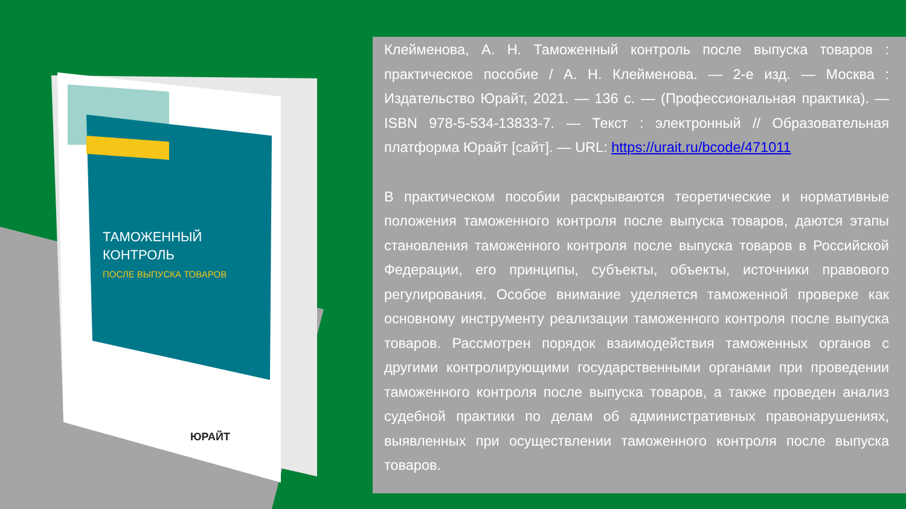ТАМОЖЕННЫЙ
КОНТРОЛЬ
ПОСЛЕ ВЫПУСКА ТОВАРОВ
ЮРАЙТ
Клейменова, А. Н. Таможенный контроль после выпуска товаров : практическое пособие / А. Н. Клейменова. — 2-е изд. — Москва : Издательство Юрайт, 2021. — 136 с. — (Профессиональная практика). — ISBN 978-5-534-13833-7. — Текст : электронный // Образовательная платформа Юрайт [сайт]. — URL: https://urait.ru/bcode/471011
В практическом пособии раскрываются теоретические и нормативные положения таможенного контроля после выпуска товаров, даются этапы становления таможенного контроля после выпуска товаров в Российской Федерации, его принципы, субъекты, объекты, источники правового регулирования. Особое внимание уделяется таможенной проверке как основному инструменту реализации таможенного контроля после выпуска товаров. Рассмотрен порядок взаимодействия таможенных органов с другими контролирующими государственными органами при проведении таможенного контроля после выпуска товаров, а также проведен анализ судебной практики по делам об административных правонарушениях, выявленных при осуществлении таможенного контроля после выпуска товаров.